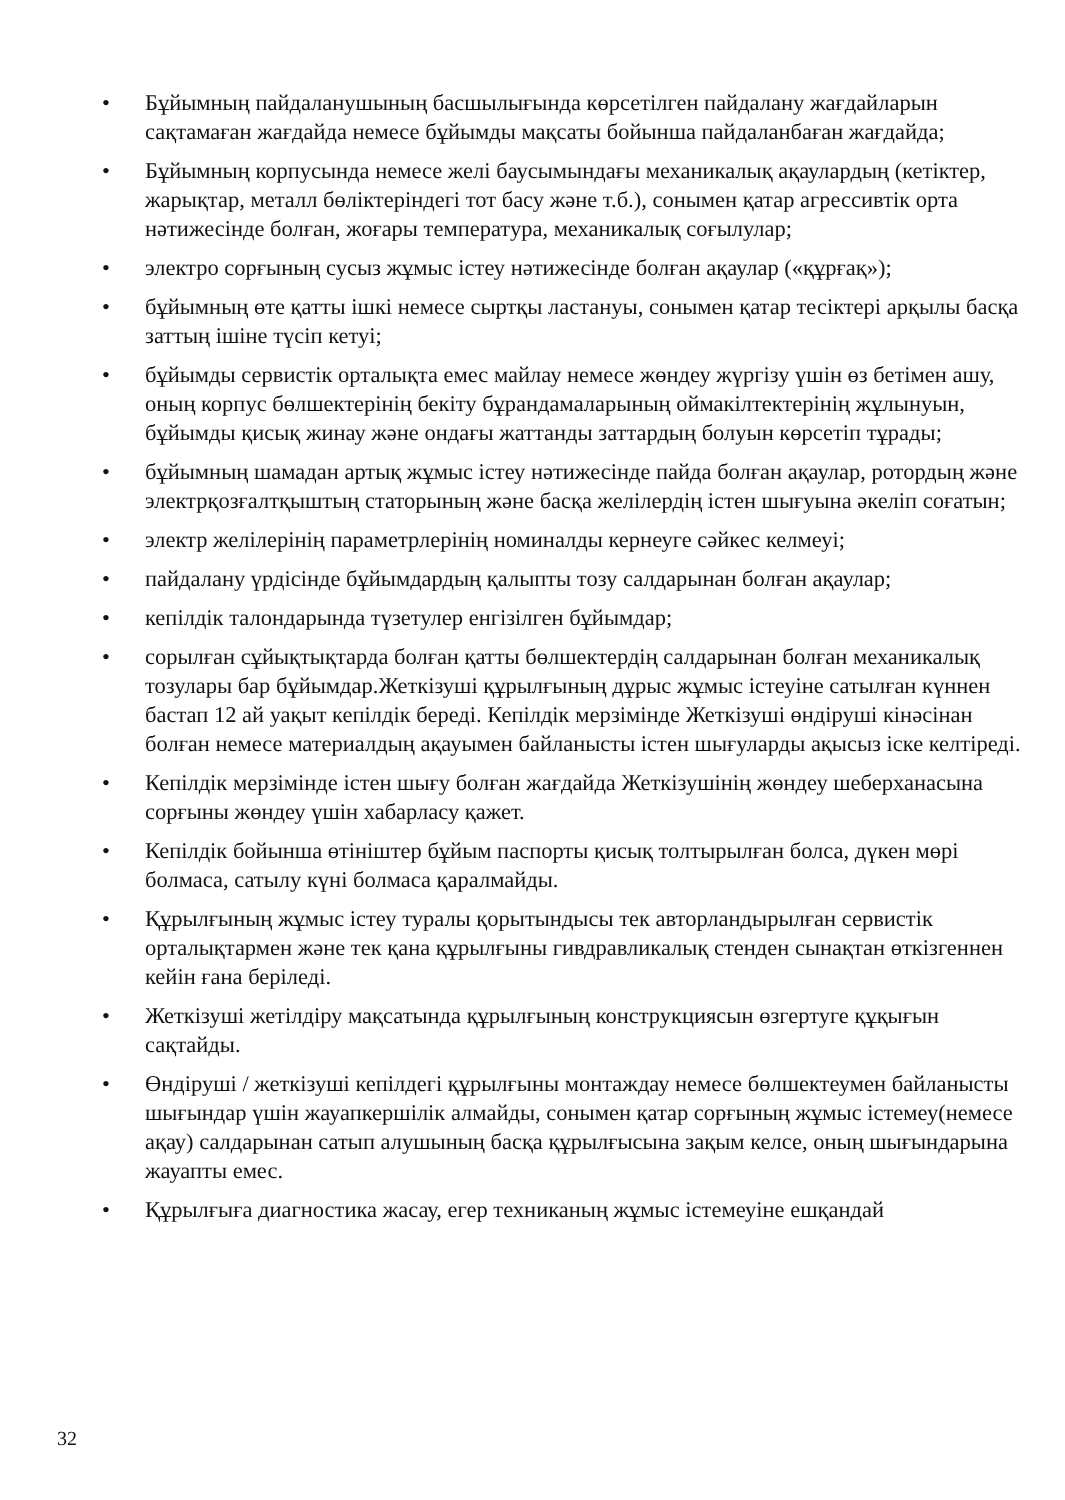• Бұйымның пайдаланушының басшылығында көрсетілген пайдалану жағдайларын сақтамаған жағдайда немесе бұйымды мақсаты бойынша пайдаланбаған жағдайда;
• Бұйымның корпусында немесе желі баусымындағы механикалық ақаулардың (кетіктер, жарықтар, металл бөліктеріндегі тот басу және т.б.), сонымен қатар агрессивтік орта нәтижесінде болған, жоғары температура, механикалық соғылулар;
• электро сорғының сусыз жұмыс істеу нәтижесінде болған ақаулар («құрғақ»);
• бұйымның өте қатты ішкі немесе сыртқы ластануы, сонымен қатар тесіктері арқылы басқа заттың ішіне түсіп кетуі;
• бұйымды сервистік орталықта емес майлау немесе жөндеу жүргізу үшін өз бетімен ашу, оның корпус бөлшектерінің бекіту бұрандамаларының оймакілтектерінің жұлынуын, бұйымды қисық жинау және ондағы жаттанды заттардың болуын көрсетіп тұрады;
• бұйымның шамадан артық жұмыс істеу нәтижесінде пайда болған ақаулар, ротордың және электрқозғалтқыштың статорының және басқа желілердің істен шығуына әкеліп соғатын;
• электр желілерінің параметрлерінің номиналды кернеуге сәйкес келмеуі;
• пайдалану үрдісінде бұйымдардың қалыпты тозу салдарынан болған ақаулар;
• кепілдік талондарында түзетулер енгізілген бұйымдар;
• сорылған сұйықтықтарда болған қатты бөлшектердің салдарынан болған механикалық тозулары бар бұйымдар.Жеткізуші құрылғының дұрыс жұмыс істеуіне сатылған күннен бастап 12 ай уақыт кепілдік береді. Кепілдік мерзімінде Жеткізуші өндіруші кінәсінан болған немесе материалдың ақауымен байланысты істен шығуларды ақысыз іске келтіреді.
• Кепілдік мерзімінде істен шығу болған жағдайда Жеткізушінің жөндеу шеберханасына сорғыны жөндеу үшін хабарласу қажет.
• Кепілдік бойынша өтініштер бұйым паспорты қисық толтырылған болса, дүкен мөрі болмаса, сатылу күні болмаса қаралмайды.
• Құрылғының жұмыс істеу туралы қорытындысы тек авторландырылған сервистік орталықтармен және тек қана құрылғыны гивдравликалық стенден сынақтан өткізгеннен кейін ғана беріледі.
• Жеткізуші жетілдіру мақсатында құрылғының конструкциясын өзгертуге құқығын сақтайды.
• Өндіруші / жеткізуші кепілдегі құрылғыны монтаждау немесе бөлшектеумен байланысты шығындар үшін жауапкершілік алмайды, сонымен қатар сорғының жұмыс істемеу(немесе ақау) салдарынан сатып алушының басқа құрылғысына зақым келсе, оның шығындарына жауапты емес.
• Құрылғыға диагностика жасау, егер техниканың жұмыс істемеуіне ешқандай
32